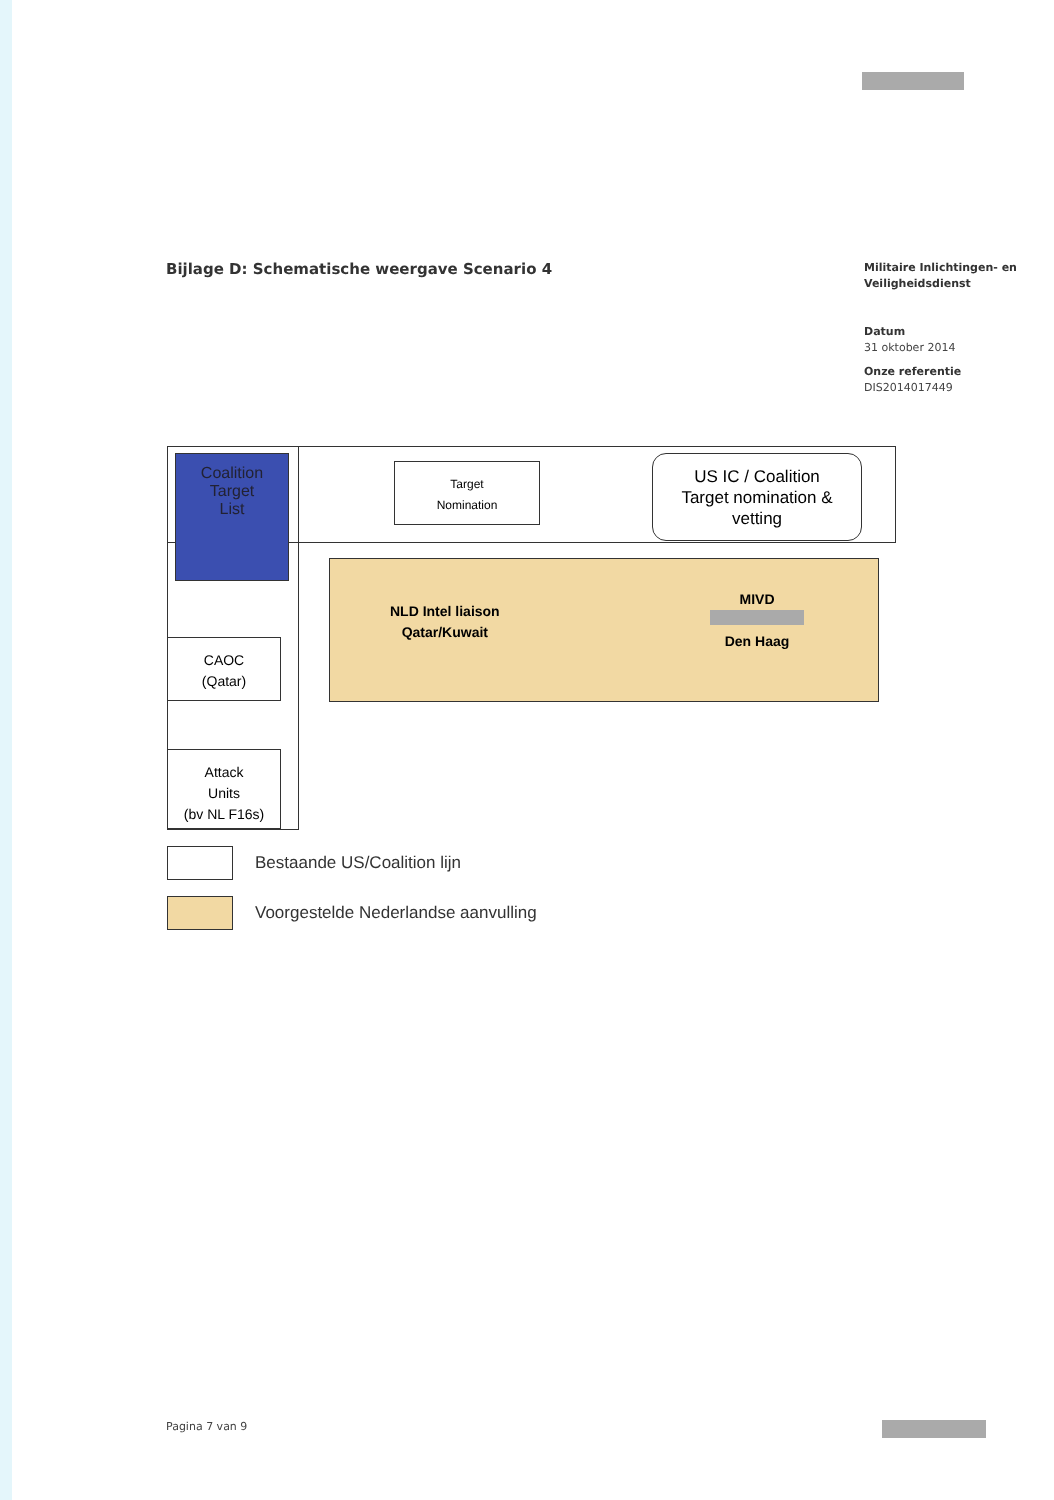Bijlage D: Schematische weergave Scenario 4
Militaire Inlichtingen- en
Veiligheidsdienst
Datum
31 oktober 2014
Onze referentie
DIS2014017449
Coalition
Target
List
Target
Nomination
US IC / Coalition
Target nomination &
vetting
NLD Intel liaison
Qatar/Kuwait
MIVD
Den Haag
CAOC
(Qatar)
Attack
Units
(bv NL F16s)
Bestaande US/Coalition lijn
Voorgestelde Nederlandse aanvulling
Pagina 7 van 9